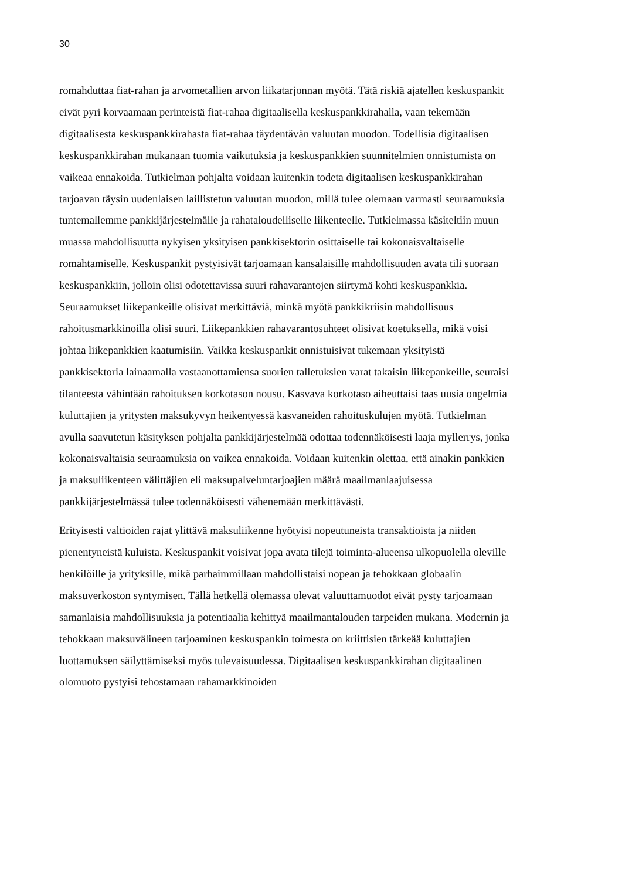30
romahduttaa fiat-rahan ja arvometallien arvon liikatarjonnan myötä. Tätä riskiä ajatellen keskuspankit eivät pyri korvaamaan perinteistä fiat-rahaa digitaalisella keskuspankkirahalla, vaan tekemään digitaalisesta keskuspankkirahasta fiat-rahaa täydentävän valuutan muodon. Todellisia digitaalisen keskuspankkirahan mukanaan tuomia vaikutuksia ja keskuspankkien suunnitelmien onnistumista on vaikeaa ennakoida. Tutkielman pohjalta voidaan kuitenkin todeta digitaalisen keskuspankkirahan tarjoavan täysin uudenlaisen laillistetun valuutan muodon, millä tulee olemaan varmasti seuraamuksia tuntemallemme pankkijärjestelmälle ja rahataloudelliselle liikenteelle. Tutkielmassa käsiteltiin muun muassa mahdollisuutta nykyisen yksityisen pankkisektorin osittaiselle tai kokonaisvaltaiselle romahtamiselle. Keskuspankit pystyisivät tarjoamaan kansalaisille mahdollisuuden avata tili suoraan keskuspankkiin, jolloin olisi odotettavissa suuri rahavarantojen siirtymä kohti keskuspankkia. Seuraamukset liikepankeille olisivat merkittäviä, minkä myötä pankkikriisin mahdollisuus rahoitusmarkkinoilla olisi suuri. Liikepankkien rahavarantosuhteet olisivat koetuksella, mikä voisi johtaa liikepankkien kaatumisiin. Vaikka keskuspankit onnistuisivat tukemaan yksityistä pankkisektoria lainaamalla vastaanottamiensa suorien talletuksien varat takaisin liikepankeille, seuraisi tilanteesta vähintään rahoituksen korkotason nousu. Kasvava korkotaso aiheuttaisi taas uusia ongelmia kuluttajien ja yritysten maksukyvyn heikentyessä kasvaneiden rahoituskulujen myötä. Tutkielman avulla saavutetun käsityksen pohjalta pankkijärjestelmää odottaa todennäköisesti laaja myllerrys, jonka kokonaisvaltaisia seuraamuksia on vaikea ennakoida. Voidaan kuitenkin olettaa, että ainakin pankkien ja maksuliikenteen välittäjien eli maksupalveluntarjoajien määrä maailmanlaajuisessa pankkijärjestelmässä tulee todennäköisesti vähenemään merkittävästi.
Erityisesti valtioiden rajat ylittävä maksuliikenne hyötyisi nopeutuneista transaktioista ja niiden pienentyneistä kuluista. Keskuspankit voisivat jopa avata tilejä toiminta-alueensa ulkopuolella oleville henkilöille ja yrityksille, mikä parhaimmillaan mahdollistaisi nopean ja tehokkaan globaalin maksuverkoston syntymisen. Tällä hetkellä olemassa olevat valuuttamuodot eivät pysty tarjoamaan samanlaisia mahdollisuuksia ja potentiaalia kehittyä maailmantalouden tarpeiden mukana. Modernin ja tehokkaan maksuvälineen tarjoaminen keskuspankin toimesta on kriittisien tärkeää kuluttajien luottamuksen säilyttämiseksi myös tulevaisuudessa. Digitaalisen keskuspankkirahan digitaalinen olomuoto pystyisi tehostamaan rahamarkkinoiden